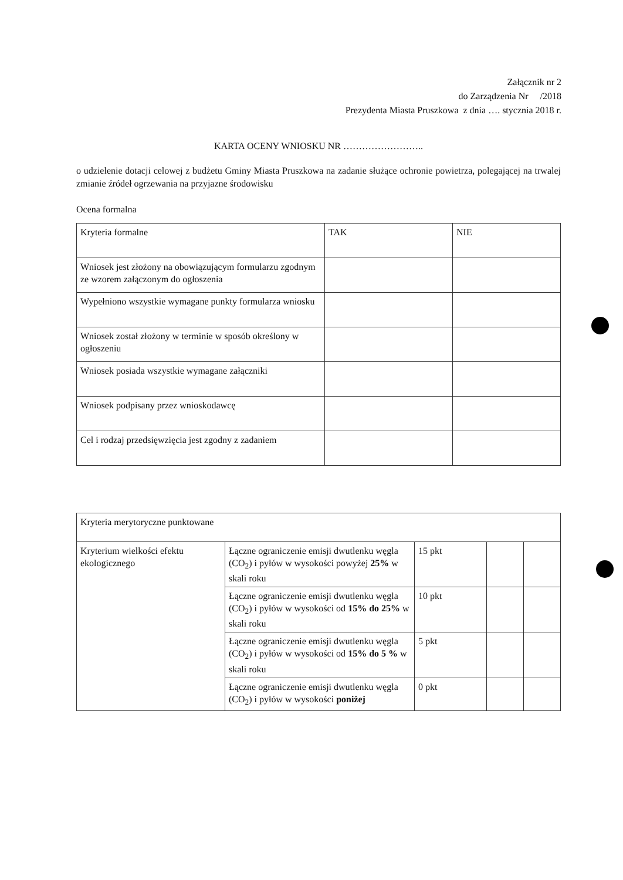Załącznik nr 2
do Zarządzenia Nr /2018
Prezydenta Miasta Pruszkowa z dnia …. stycznia 2018 r.
KARTA OCENY WNIOSKU NR ……………………..
o udzielenie dotacji celowej z budżetu Gminy Miasta Pruszkowa na zadanie służące ochronie powietrza, polegającej na trwalej zmianie źródeł ogrzewania na przyjazne środowisku
Ocena formalna
| Kryteria formalne | TAK | NIE |
| Wniosek jest złożony na obowiązującym formularzu zgodnym ze wzorem załączonym do ogłoszenia | | |
| Wypełniono wszystkie wymagane punkty formularza wniosku | | |
| Wniosek został złożony w terminie w sposób określony w ogłoszeniu | | |
| Wniosek posiada wszystkie wymagane załączniki | | |
| Wniosek podpisany przez wnioskodawcę | | |
| Cel i rodzaj przedsięwzięcia jest zgodny z zadaniem | | |
| Kryteria merytoryczne punktowane | | | | |
| Kryterium wielkości efektu ekologicznego | Łączne ograniczenie emisji dwutlenku węgla (CO<sub>2</sub>) i pyłów w wysokości powyżej 25% w skali roku | 15 pkt | | |
| | Łączne ograniczenie emisji dwutlenku węgla (CO<sub>2</sub>) i pyłów w wysokości od 15% do 25% w skali roku | 10 pkt | | |
| | Łączne ograniczenie emisji dwutlenku węgla (CO<sub>2</sub>) i pyłów w wysokości od 15% do 5 % w skali roku | 5 pkt | | |
| | Łączne ograniczenie emisji dwutlenku węgla (CO<sub>2</sub>) i pyłów w wysokości poniżej | 0 pkt | | |